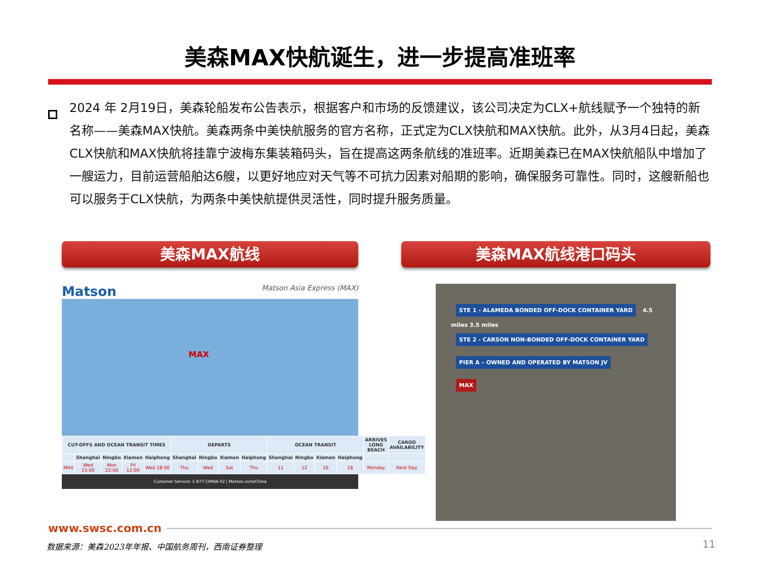美森MAX快航诞生，进一步提高准班率
2024 年 2月19日，美森轮船发布公告表示，根据客户和市场的反馈建议，该公司决定为CLX+航线赋予一个独特的新名称——美森MAX快航。美森两条中美快航服务的官方名称，正式定为CLX快航和MAX快航。此外，从3月4日起，美森CLX快航和MAX快航将挂靠宁波梅东集装箱码头，旨在提高这两条航线的准班率。近期美森已在MAX快航船队中增加了一艘运力，目前运营船舶达6艘，以更好地应对天气等不可抗力因素对船期的影响，确保服务可靠性。同时，这艘新船也可以服务于CLX快航，为两条中美快航提供灵活性，同时提升服务质量。
美森MAX航线
Matson Matson Asia Express (MAX)
MAX
| CUT-OFFS AND OCEAN TRANSIT TIMES | | | | | DEPARTS | | | | OCEAN TRANSIT | | | | ARRIVES LONG BEACH | CARGO AVAILABILITY |
| --- | --- | --- | --- | --- | --- | --- | --- | --- | --- | --- | --- | --- | --- | --- |
| | Shanghai | Ningbo | Xiamen | Haiphong | Shanghai | Ningbo | Xiamen | Haiphong | Shanghai | Ningbo | Xiamen | Haiphong | | |
| MAX | Wed 15:00 | Mon 22:00 | Fri 12:00 | Wed 18:00 | Thu | Wed | Sat | Thu | 11 | 12 | 16 | 18 | Monday | Next Day |
Customer Service: 1-877-CHINA-02 | Matson.com/China
美森MAX航线港口码头
STE 1 - ALAMEDA BONDED OFF-DOCK CONTAINER YARD
4.5 miles 3.5 miles
STE 2 - CARSON NON-BONDED OFF-DOCK CONTAINER YARD
PIER A – OWNED AND OPERATED BY MATSON JV
MAX
www.swsc.com.cn
数据来源：美森2023年年报、中国航务周刊，西南证券整理
11